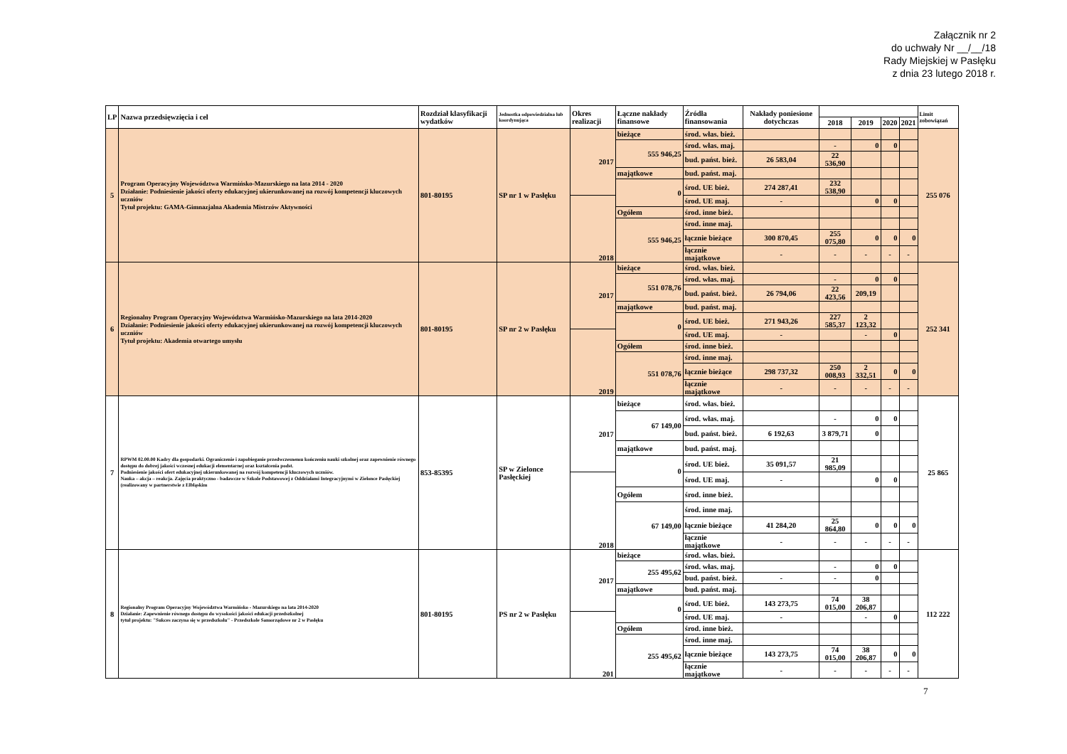Załącznik nr 2
do uchwały Nr __/__/18
Rady Miejskiej w Pasłęku
z dnia 23 lutego 2018 r.
| LP | Nazwa przedsięwzięcia i cel | Rozdział klasyfikacji wydatków | Jednostka odpowiedzialna lub koordynująca | Okres realizacji | Łączne nakłady finansowe | Źródła finansowania | Nakłady poniesione dotychczas | | | | | Limit zobowiązań |
| --- | --- | --- | --- | --- | --- | --- | --- | --- | --- | --- | --- | --- |
| | | | | | | | | 2018 | 2019 | 2020 | 2021 | |
| 5 | Program Operacyjny Województwa Warmińsko-Mazurskiego na lata 2014 - 2020 Działanie: Podniesienie jakości oferty edukacyjnej ukierunkowanej na rozwój kompetencji kluczowych uczniów Tytuł projektu: GAMA-Gimnazjalna Akademia Mistrzów Aktywności | 801-80195 | SP nr 1 w Pasłęku | 2017 | bieżące | środ. włas. bież. | | | | | | 255 076 |
| | | | | | 555 946,25 | środ. włas. maj. | | - | 0 | 0 | | |
| | | | | | | bud. państ. bież. | 26 583,04 | 22 536,90 | | | | |
| | | | | | majątkowe | bud. państ. maj. | | | | | | |
| | | | | | 0 | środ. UE bież. | 274 287,41 | 232 538,90 | | | | |
| | | | | 2018 | | środ. UE maj. | - | | 0 | 0 | | |
| | | | | | Ogółem | środ. inne bież. | | | | | | |
| | | | | | 555 946,25 | środ. inne maj. | | | | | | |
| | | | | | | łącznie bieżące | 300 870,45 | 255 075,80 | 0 | 0 | 0 | |
| | | | | | | łącznie majątkowe | - | - | - | - | - | |
| 6 | Regionalny Program Operacyjny Województwa Warmińsko-Mazurskiego na lata 2014-2020 Działanie: Podniesienie jakości oferty edukacyjnej ukierunkowanej na rozwój kompetencji kluczowych uczniów Tytuł projektu: Akademia otwartego umysłu | 801-80195 | SP nr 2 w Pasłęku | 2017 | bieżące | środ. włas. bież. | | | | | | 252 341 |
| | | | | | 551 078,76 | środ. włas. maj. | | - | 0 | 0 | | |
| | | | | | | bud. państ. bież. | 26 794,06 | 22 423,56 | 209,19 | | | |
| | | | | | majątkowe | bud. państ. maj. | | | | | | |
| | | | | | 0 | środ. UE bież. | 271 943,26 | 227 585,37 | 2 123,32 | | | |
| | | | | 2019 | | środ. UE maj. | - | | - | 0 | | |
| | | | | | Ogółem | środ. inne bież. | | | | | | |
| | | | | | 551 078,76 | środ. inne maj. | | | | | | |
| | | | | | | łącznie bieżące | 298 737,32 | 250 008,93 | 2 332,51 | 0 | 0 | |
| | | | | | | łącznie majątkowe | - | - | - | - | - | |
| 7 | RPWM 02.00.00 Kadry dla gospodarki. Ograniczenie i zapobieganie przedwczesnemu kończeniu nauki szkolnej oraz zapewnienie równego dostępu do dobrej jakości wczesnej edukacji elementarnej oraz kształcenia podst. Podniesienie jakości ofert edukacyjnej ukierunkowanej na rozwój kompetencji kluczowych uczniów. Nauka – akcja – reakcja. Zajęcia praktyczno - badawcze w Szkole Podstawowej z Oddziałami Integracyjnymi w Zielonce Pasłęckiej (realizowany w partnerstwie z Elbląskim | 853-85395 | SP w Zielonce Pasłęckiej | 2017 | bieżące | środ. włas. bież. | | | | | | 25 865 |
| | | | | | 67 149,00 | środ. włas. maj. | | - | 0 | 0 | | |
| | | | | | | bud. państ. bież. | 6 192,63 | 3 879,71 | 0 | | | |
| | | | | | majątkowe | bud. państ. maj. | | | | | | |
| | | | | | 0 | środ. UE bież. | 35 091,57 | 21 985,09 | | | | |
| | | | | 2018 | | środ. UE maj. | - | | 0 | 0 | | |
| | | | | | Ogółem | środ. inne bież. | | | | | | |
| | | | | | 67 149,00 | środ. inne maj. | | | | | | |
| | | | | | | łącznie bieżące | 41 284,20 | 25 864,80 | 0 | 0 | 0 | |
| | | | | | | łącznie majątkowe | - | - | - | - | - | |
| 8 | Regionalny Program Operacyjny Województwa Warmińsko - Mazurskiego na lata 2014-2020 Działanie: Zapewnienie równego dostępu do wysokości jakości edukacji przedszkolnej tytuł projektu: "Sukces zaczyna się w przedszkolu" - Przedszkole Samorządowe nr 2 w Pasłęku | 801-80195 | PS nr 2 w Pasłęku | 2017 | bieżące | środ. włas. bież. | | | | | | 112 222 |
| | | | | | 255 495,62 | środ. włas. maj. | | - | 0 | 0 | | |
| | | | | | | bud. państ. bież. | - | - | 0 | | | |
| | | | | | majątkowe | bud. państ. maj. | | | | | | |
| | | | | | 0 | środ. UE bież. | 143 273,75 | 74 015,00 | 38 206,87 | | | |
| | | | | 201 | | środ. UE maj. | - | | - | 0 | | |
| | | | | | Ogółem | środ. inne bież. | | | | | | |
| | | | | | 255 495,62 | środ. inne maj. | | | | | | |
| | | | | | | łącznie bieżące | 143 273,75 | 74 015,00 | 38 206,87 | 0 | 0 | |
| | | | | | | łącznie majątkowe | - | - | - | - | - | |
7